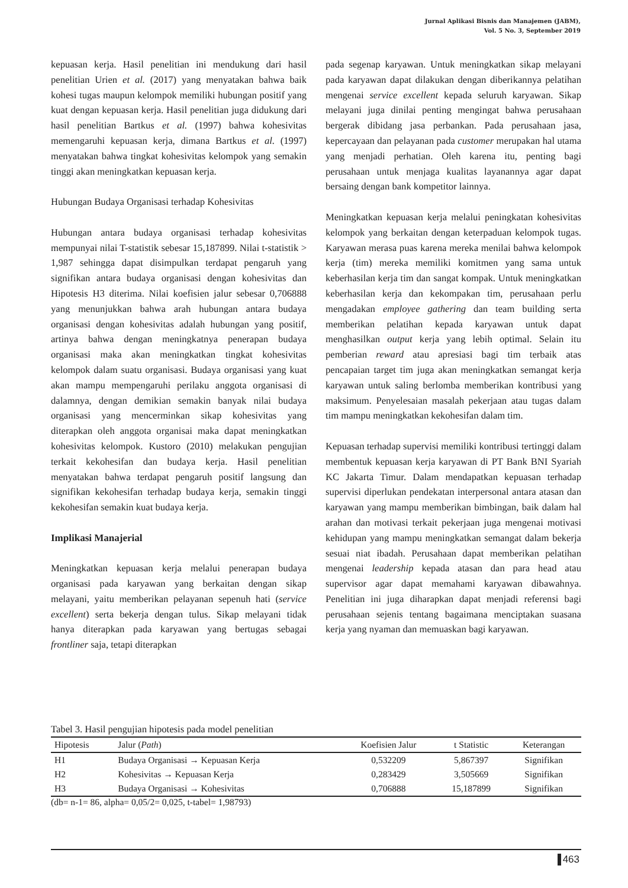Jurnal Aplikasi Bisnis dan Manajemen (JABM),
Vol. 5 No. 3, September 2019
kepuasan kerja. Hasil penelitian ini mendukung dari hasil penelitian Urien et al. (2017) yang menyatakan bahwa baik kohesi tugas maupun kelompok memiliki hubungan positif yang kuat dengan kepuasan kerja. Hasil penelitian juga didukung dari hasil penelitian Bartkus et al. (1997) bahwa kohesivitas memengaruhi kepuasan kerja, dimana Bartkus et al. (1997) menyatakan bahwa tingkat kohesivitas kelompok yang semakin tinggi akan meningkatkan kepuasan kerja.
Hubungan Budaya Organisasi terhadap Kohesivitas
Hubungan antara budaya organisasi terhadap kohesivitas mempunyai nilai T-statistik sebesar 15,187899. Nilai t-statistik > 1,987 sehingga dapat disimpulkan terdapat pengaruh yang signifikan antara budaya organisasi dengan kohesivitas dan Hipotesis H3 diterima. Nilai koefisien jalur sebesar 0,706888 yang menunjukkan bahwa arah hubungan antara budaya organisasi dengan kohesivitas adalah hubungan yang positif, artinya bahwa dengan meningkatnya penerapan budaya organisasi maka akan meningkatkan tingkat kohesivitas kelompok dalam suatu organisasi. Budaya organisasi yang kuat akan mampu mempengaruhi perilaku anggota organisasi di dalamnya, dengan demikian semakin banyak nilai budaya organisasi yang mencerminkan sikap kohesivitas yang diterapkan oleh anggota organisai maka dapat meningkatkan kohesivitas kelompok. Kustoro (2010) melakukan pengujian terkait kekohesifan dan budaya kerja. Hasil penelitian menyatakan bahwa terdapat pengaruh positif langsung dan signifikan kekohesifan terhadap budaya kerja, semakin tinggi kekohesifan semakin kuat budaya kerja.
Implikasi Manajerial
Meningkatkan kepuasan kerja melalui penerapan budaya organisasi pada karyawan yang berkaitan dengan sikap melayani, yaitu memberikan pelayanan sepenuh hati (service excellent) serta bekerja dengan tulus. Sikap melayani tidak hanya diterapkan pada karyawan yang bertugas sebagai frontliner saja, tetapi diterapkan
pada segenap karyawan. Untuk meningkatkan sikap melayani pada karyawan dapat dilakukan dengan diberikannya pelatihan mengenai service excellent kepada seluruh karyawan. Sikap melayani juga dinilai penting mengingat bahwa perusahaan bergerak dibidang jasa perbankan. Pada perusahaan jasa, kepercayaan dan pelayanan pada customer merupakan hal utama yang menjadi perhatian. Oleh karena itu, penting bagi perusahaan untuk menjaga kualitas layanannya agar dapat bersaing dengan bank kompetitor lainnya.
Meningkatkan kepuasan kerja melalui peningkatan kohesivitas kelompok yang berkaitan dengan keterpaduan kelompok tugas. Karyawan merasa puas karena mereka menilai bahwa kelompok kerja (tim) mereka memiliki komitmen yang sama untuk keberhasilan kerja tim dan sangat kompak. Untuk meningkatkan keberhasilan kerja dan kekompakan tim, perusahaan perlu mengadakan employee gathering dan team building serta memberikan pelatihan kepada karyawan untuk dapat menghasilkan output kerja yang lebih optimal. Selain itu pemberian reward atau apresiasi bagi tim terbaik atas pencapaian target tim juga akan meningkatkan semangat kerja karyawan untuk saling berlomba memberikan kontribusi yang maksimum. Penyelesaian masalah pekerjaan atau tugas dalam tim mampu meningkatkan kekohesifan dalam tim.
Kepuasan terhadap supervisi memiliki kontribusi tertinggi dalam membentuk kepuasan kerja karyawan di PT Bank BNI Syariah KC Jakarta Timur. Dalam mendapatkan kepuasan terhadap supervisi diperlukan pendekatan interpersonal antara atasan dan karyawan yang mampu memberikan bimbingan, baik dalam hal arahan dan motivasi terkait pekerjaan juga mengenai motivasi kehidupan yang mampu meningkatkan semangat dalam bekerja sesuai niat ibadah. Perusahaan dapat memberikan pelatihan mengenai leadership kepada atasan dan para head atau supervisor agar dapat memahami karyawan dibawahnya. Penelitian ini juga diharapkan dapat menjadi referensi bagi perusahaan sejenis tentang bagaimana menciptakan suasana kerja yang nyaman dan memuaskan bagi karyawan.
Tabel 3. Hasil pengujian hipotesis pada model penelitian
| Hipotesis | Jalur ( Path ) | Koefisien Jalur | t Statistic | Keterangan |
| --- | --- | --- | --- | --- |
| H1 | Budaya Organisasi → Kepuasan Kerja | 0,532209 | 5,867397 | Signifikan |
| H2 | Kohesivitas → Kepuasan Kerja | 0,283429 | 3,505669 | Signifikan |
| H3 | Budaya Organisasi → Kohesivitas | 0,706888 | 15,187899 | Signifikan |
(db= n-1= 86, alpha= 0,05/2= 0,025, t-tabel= 1,98793)
463